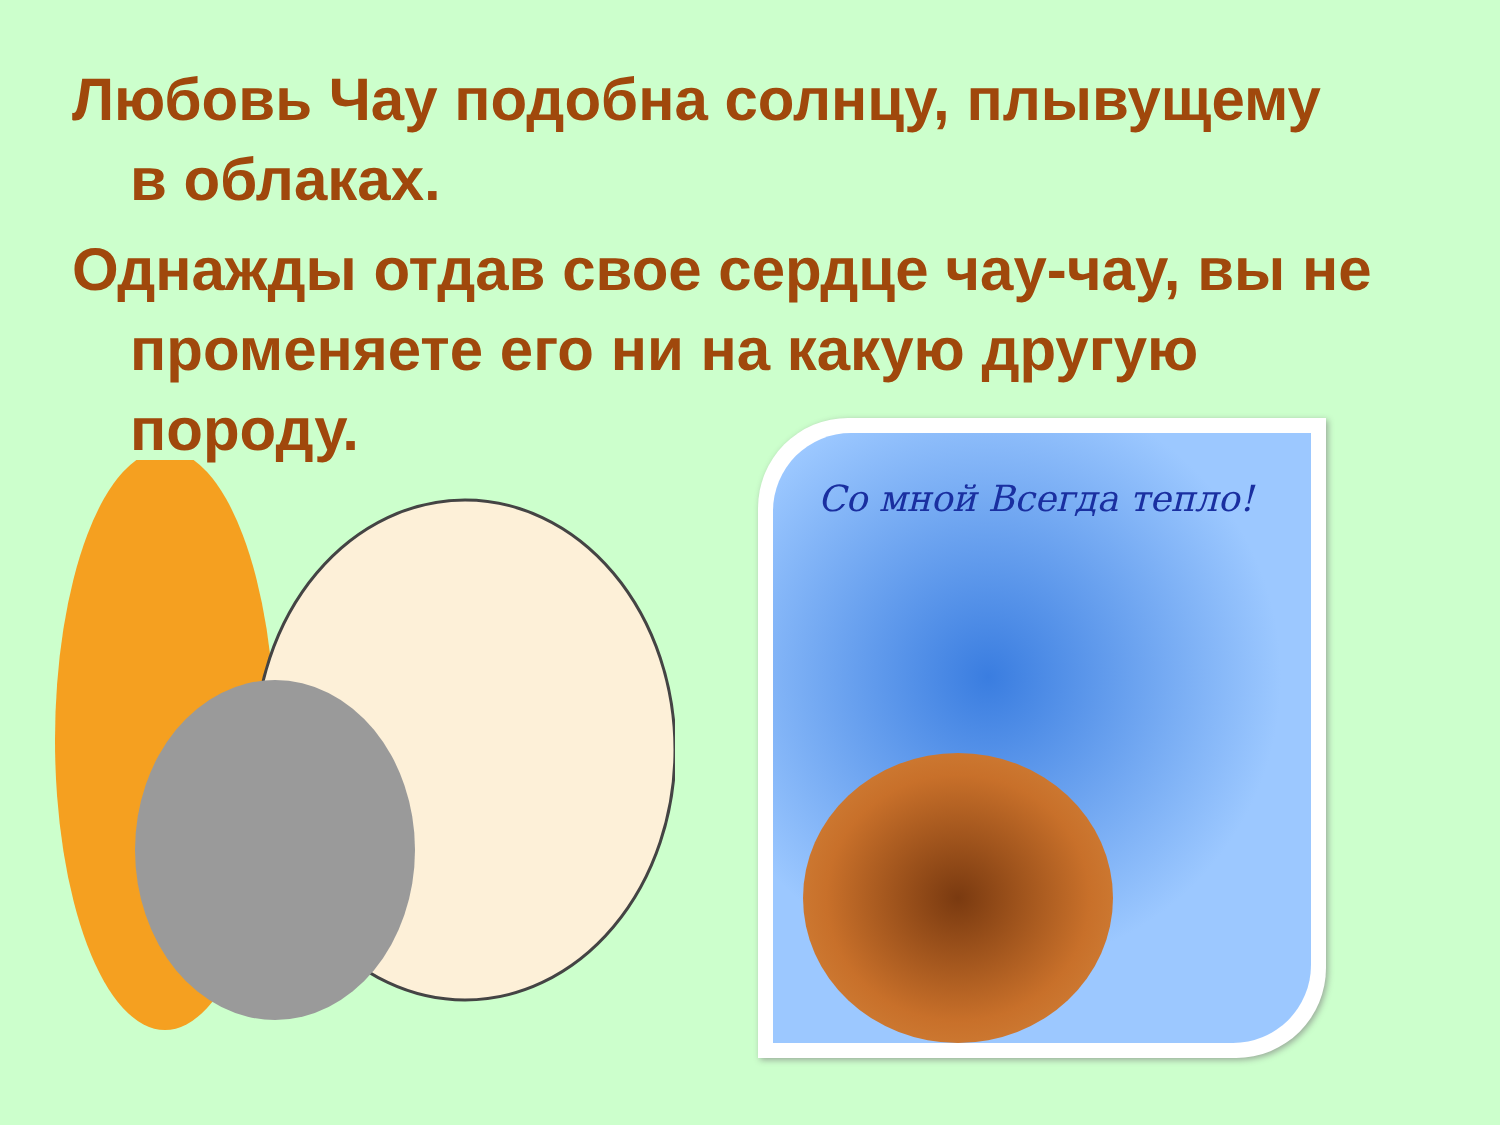Любовь Чау подобна солнцу, плывущему в облаках.
Однажды отдав свое сердце чау-чау, вы не променяете его ни на какую другую породу.
Со мной Всегда тепло!